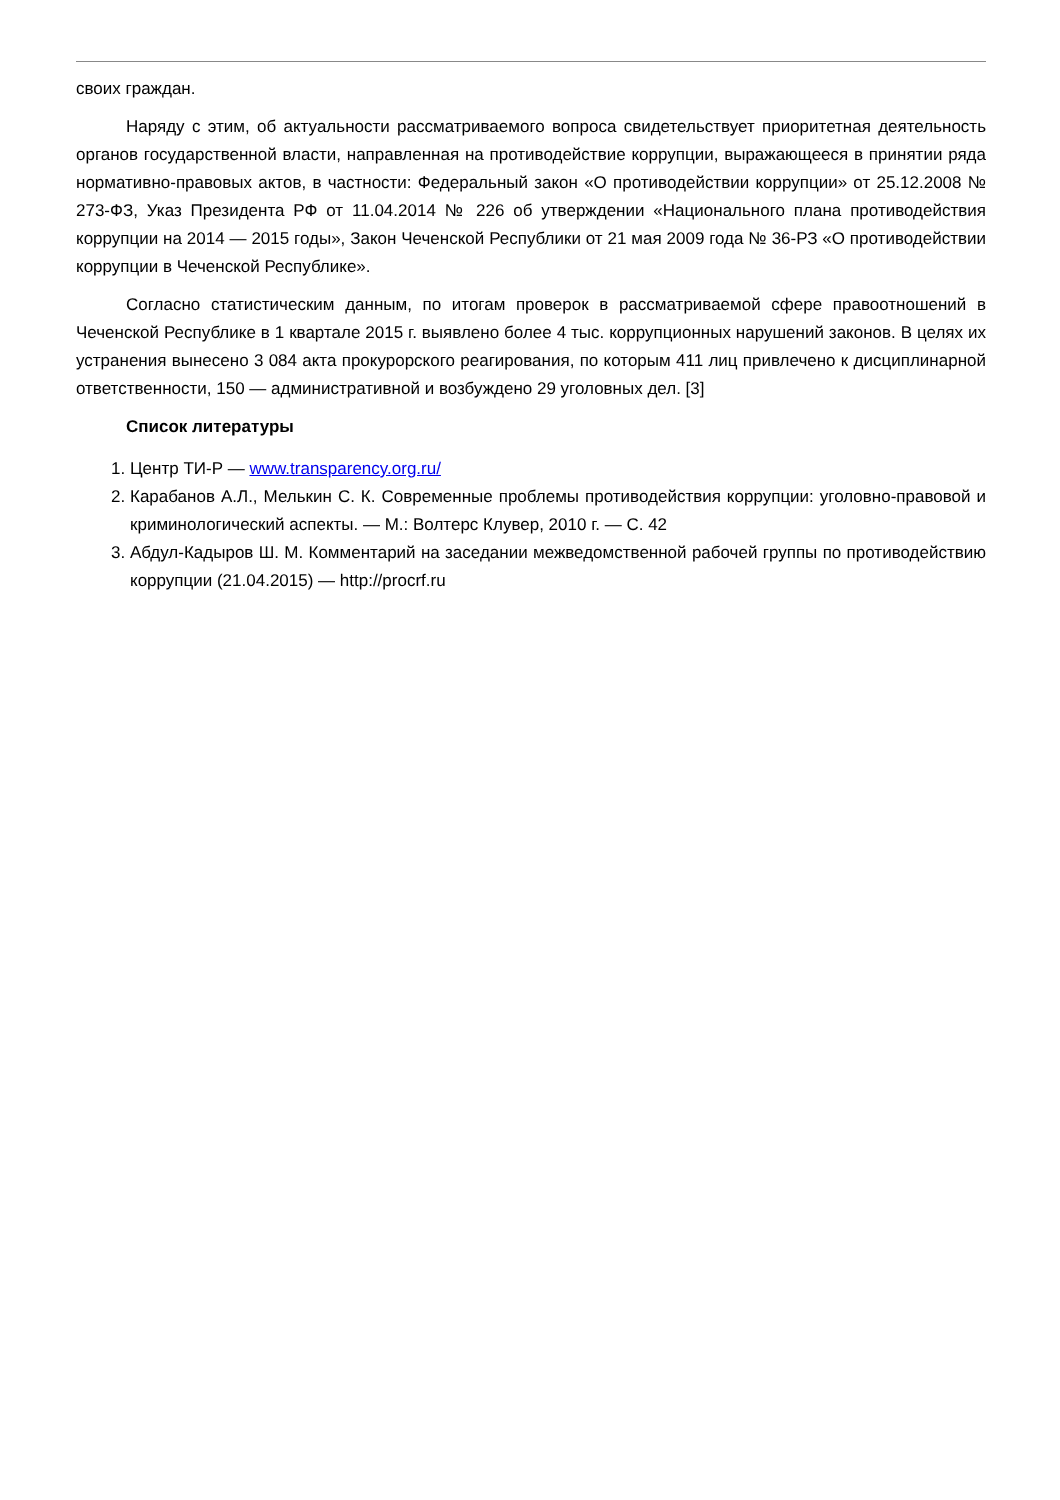своих граждан.
Наряду с этим, об актуальности рассматриваемого вопроса свидетельствует приоритетная деятельность органов государственной власти, направленная на противодействие коррупции, выражающееся в принятии ряда нормативно-правовых актов, в частности: Федеральный закон «О противодействии коррупции» от 25.12.2008 № 273-ФЗ, Указ Президента РФ от 11.04.2014 № 226 об утверждении «Национального плана противодействия коррупции на 2014 — 2015 годы», Закон Чеченской Республики от 21 мая 2009 года № 36-РЗ «О противодействии коррупции в Чеченской Республике».
Согласно статистическим данным, по итогам проверок в рассматриваемой сфере правоотношений в Чеченской Республике в 1 квартале 2015 г. выявлено более 4 тыс. коррупционных нарушений законов. В целях их устранения вынесено 3 084 акта прокурорского реагирования, по которым 411 лиц привлечено к дисциплинарной ответственности, 150 — административной и возбуждено 29 уголовных дел. [3]
Список литературы
1. Центр ТИ-Р — www.transparency.org.ru/
2. Карабанов А.Л., Мелькин С. К. Современные проблемы противодействия коррупции: уголовно-правовой и криминологический аспекты. — М.: Волтерс Клувер, 2010 г. — С. 42
3. Абдул-Кадыров Ш. М. Комментарий на заседании межведомственной рабочей группы по противодействию коррупции (21.04.2015) — http://procrf.ru